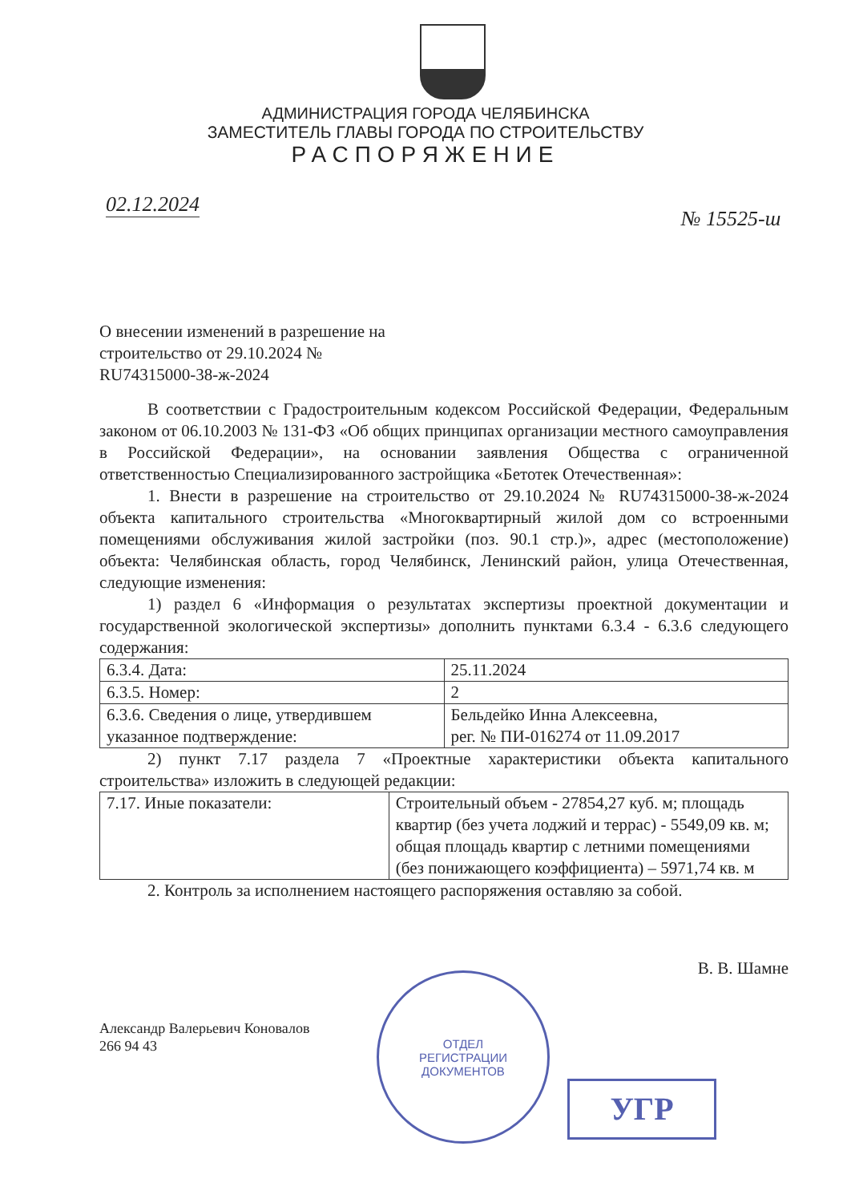АДМИНИСТРАЦИЯ ГОРОДА ЧЕЛЯБИНСКА
ЗАМЕСТИТЕЛЬ ГЛАВЫ ГОРОДА ПО СТРОИТЕЛЬСТВУ
РАСПОРЯЖЕНИЕ
02.12.2024
№ 15525-ш
О внесении изменений в разрешение на строительство от 29.10.2024 № RU74315000-38-ж-2024
В соответствии с Градостроительным кодексом Российской Федерации, Федеральным законом от 06.10.2003 № 131-ФЗ «Об общих принципах организации местного самоуправления в Российской Федерации», на основании заявления Общества с ограниченной ответственностью Специализированного застройщика «Бетотек Отечественная»:
1. Внести в разрешение на строительство от 29.10.2024 № RU74315000-38-ж-2024 объекта капитального строительства «Многоквартирный жилой дом со встроенными помещениями обслуживания жилой застройки (поз. 90.1 стр.)», адрес (местоположение) объекта: Челябинская область, город Челябинск, Ленинский район, улица Отечественная, следующие изменения:
1) раздел 6 «Информация о результатах экспертизы проектной документации и государственной экологической экспертизы» дополнить пунктами 6.3.4 - 6.3.6 следующего содержания:
| 6.3.4. Дата: | 25.11.2024 |
| 6.3.5. Номер: | 2 |
| 6.3.6. Сведения о лице, утвердившем указанное подтверждение: | Бельдейко Инна Алексеевна, рег. № ПИ-016274 от 11.09.2017 |
2) пункт 7.17 раздела 7 «Проектные характеристики объекта капитального строительства» изложить в следующей редакции:
| 7.17. Иные показатели: | Строительный объем - 27854,27 куб. м; площадь квартир (без учета лоджий и террас) - 5549,09 кв. м; общая площадь квартир с летними помещениями (без понижающего коэффициента) – 5971,74 кв. м |
2. Контроль за исполнением настоящего распоряжения оставляю за собой.
В. В. Шамне
Александр Валерьевич Коновалов
266 94 43
ОТДЕЛ
РЕГИСТРАЦИИ
ДОКУМЕНТОВ
УГР